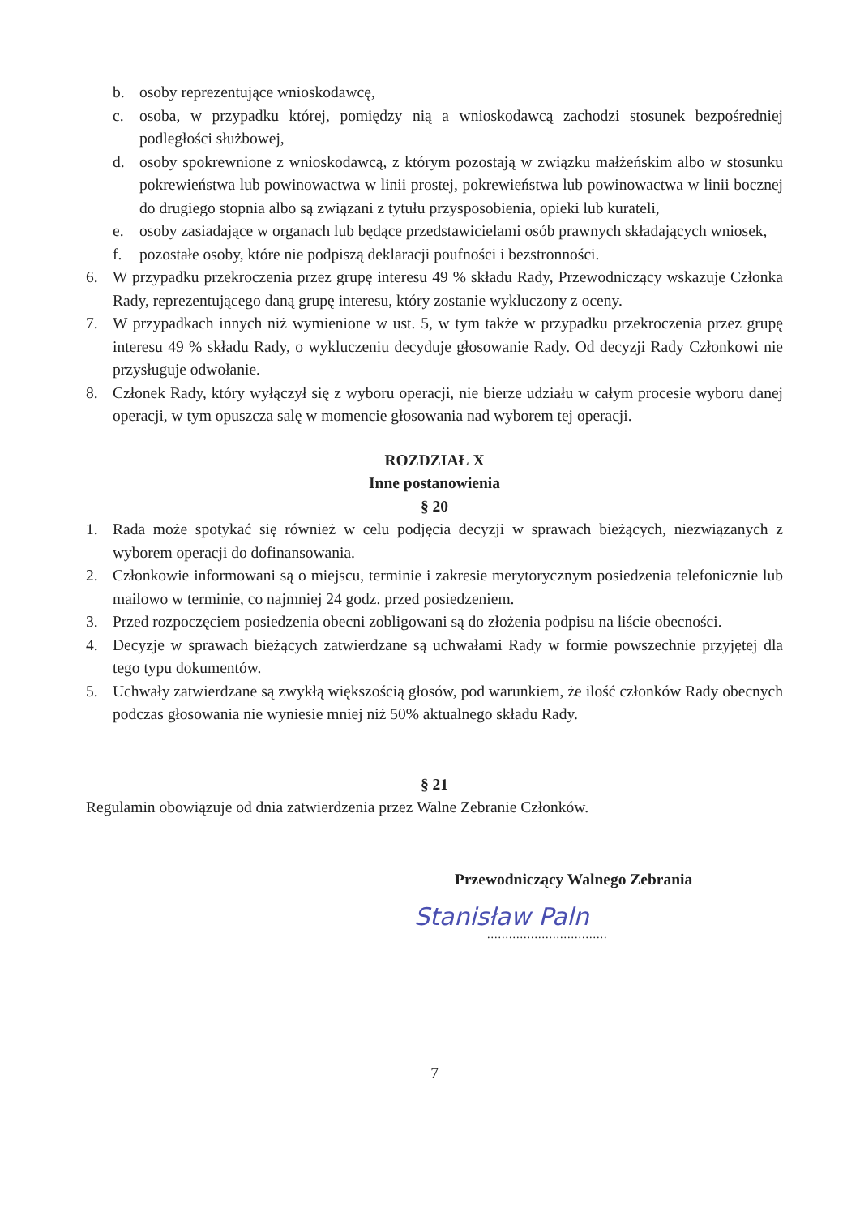b. osoby reprezentujące wnioskodawcę,
c. osoba, w przypadku której, pomiędzy nią a wnioskodawcą zachodzi stosunek bezpośredniej podległości służbowej,
d. osoby spokrewnione z wnioskodawcą, z którym pozostają w związku małżeńskim albo w stosunku pokrewieństwa lub powinowactwa w linii prostej, pokrewieństwa lub powinowactwa w linii bocznej do drugiego stopnia albo są związani z tytułu przysposobienia, opieki lub kurateli,
e. osoby zasiadające w organach lub będące przedstawicielami osób prawnych składających wniosek,
f. pozostałe osoby, które nie podpiszą deklaracji poufności i bezstronności.
6. W przypadku przekroczenia przez grupę interesu 49 % składu Rady, Przewodniczący wskazuje Członka Rady, reprezentującego daną grupę interesu, który zostanie wykluczony z oceny.
7. W przypadkach innych niż wymienione w ust. 5, w tym także w przypadku przekroczenia przez grupę interesu 49 % składu Rady, o wykluczeniu decyduje głosowanie Rady. Od decyzji Rady Członkowi nie przysługuje odwołanie.
8. Członek Rady, który wyłączył się z wyboru operacji, nie bierze udziału w całym procesie wyboru danej operacji, w tym opuszcza salę w momencie głosowania nad wyborem tej operacji.
ROZDZIAŁ X
Inne postanowienia
§ 20
1. Rada może spotykać się również w celu podjęcia decyzji w sprawach bieżących, niezwiązanych z wyborem operacji do dofinansowania.
2. Członkowie informowani są o miejscu, terminie i zakresie merytorycznym posiedzenia telefonicznie lub mailowo w terminie, co najmniej 24 godz. przed posiedzeniem.
3. Przed rozpoczęciem posiedzenia obecni zobligowani są do złożenia podpisu na liście obecności.
4. Decyzje w sprawach bieżących zatwierdzane są uchwałami Rady w formie powszechnie przyjętej dla tego typu dokumentów.
5. Uchwały zatwierdzane są zwykłą większością głosów, pod warunkiem, że ilość członków Rady obecnych podczas głosowania nie wyniesie mniej niż 50% aktualnego składu Rady.
§ 21
Regulamin obowiązuje od dnia zatwierdzenia przez Walne Zebranie Członków.
Przewodniczący Walnego Zebrania
Stanisław Paln
.................................
7